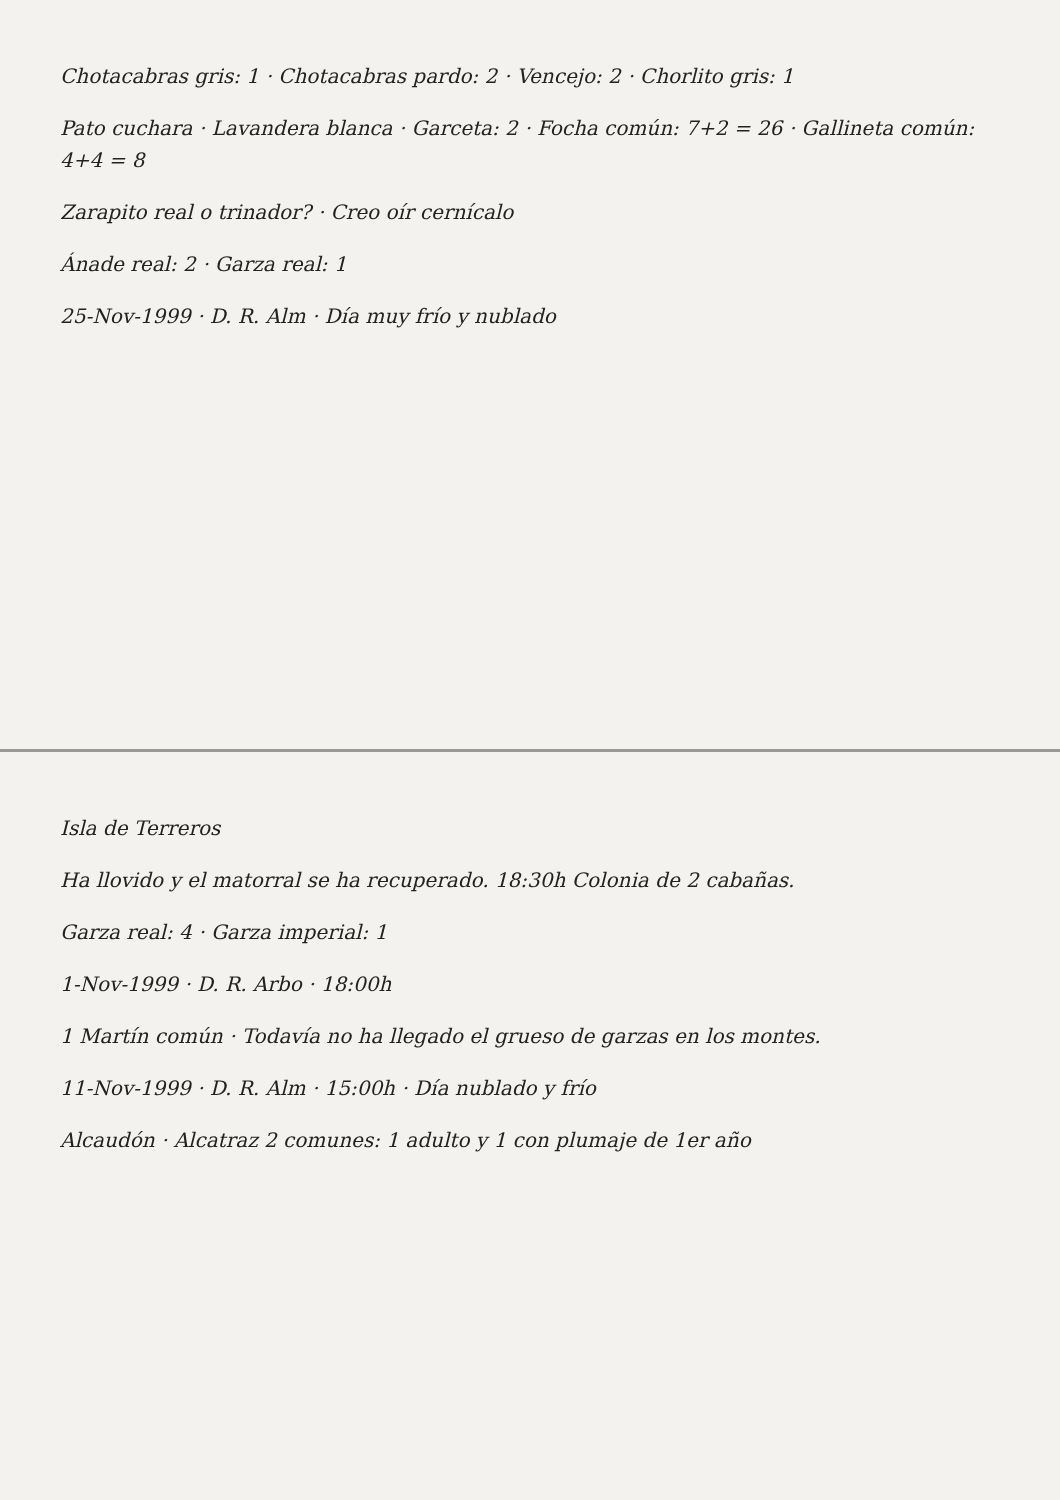Chotacabras gris: 1 · Chotacabras pardo: 2 · Vencejo: 2 · Chorlito gris: 1
Pato cuchara · Lavandera blanca · Garceta: 2 · Focha común: 7+2 = 26 · Gallineta común: 4+4 = 8
Zarapito real o trinador? · Creo oír cernícalo
Ánade real: 2 · Garza real: 1
25-Nov-1999 · D. R. Alm · Día muy frío y nublado
Isla de Terreros
Ha llovido y el matorral se ha recuperado. 18:30h Colonia de 2 cabañas.
Garza real: 4 · Garza imperial: 1
1-Nov-1999 · D. R. Arbo · 18:00h
1 Martín común · Todavía no ha llegado el grueso de garzas en los montes.
11-Nov-1999 · D. R. Alm · 15:00h · Día nublado y frío
Alcaudón · Alcatraz 2 comunes: 1 adulto y 1 con plumaje de 1er año